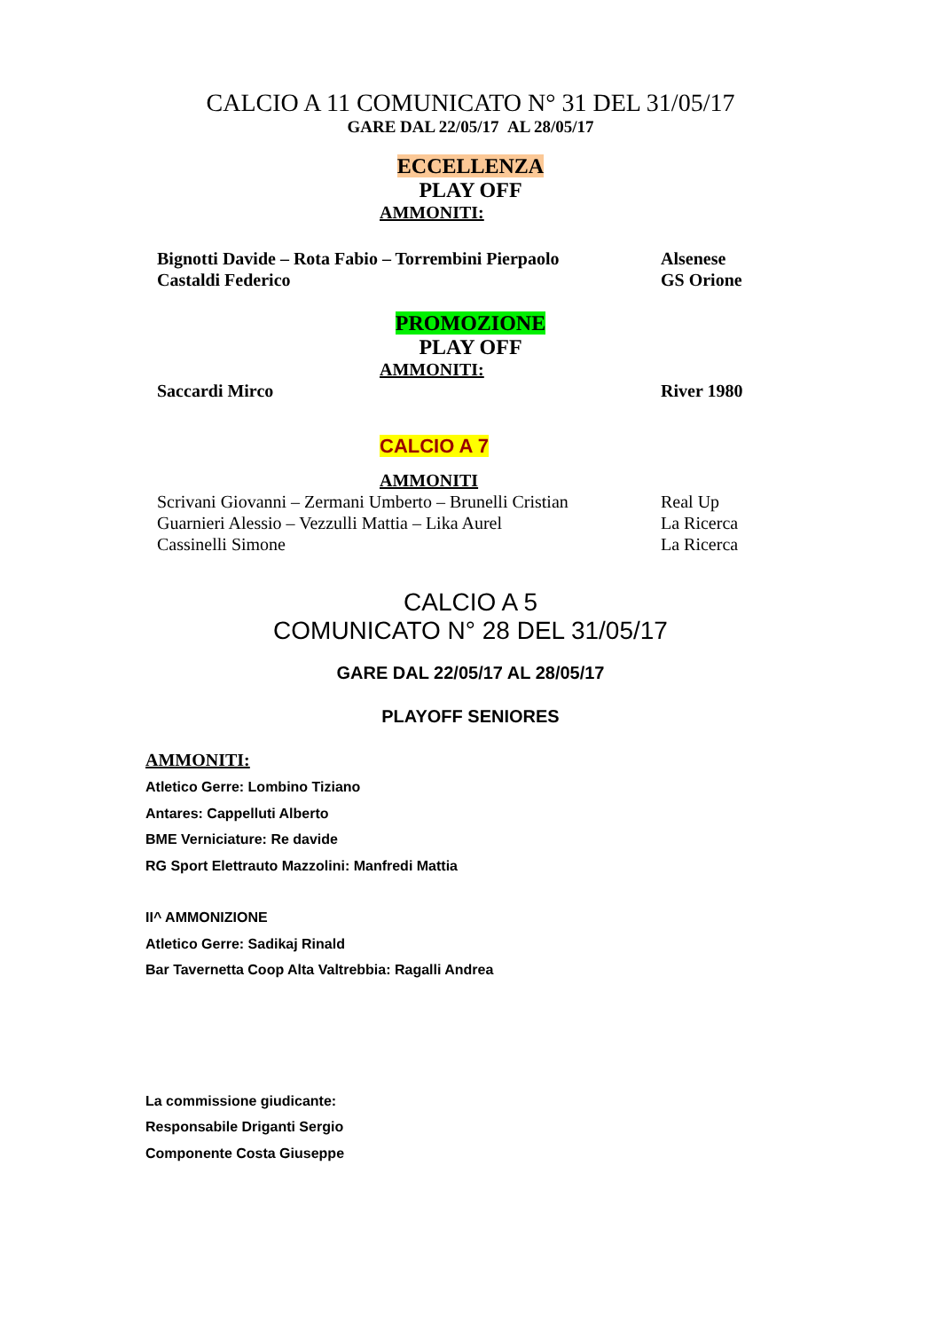CALCIO A 11 COMUNICATO N° 31 DEL 31/05/17
GARE DAL 22/05/17 AL 28/05/17
ECCELLENZA
PLAY OFF
AMMONITI:
Bignotti Davide – Rota Fabio – Torrembini Pierpaolo
Alsenese
Castaldi Federico GS Orione
PROMOZIONE
PLAY OFF
AMMONITI:
Saccardi Mirco River 1980
CALCIO A 7
AMMONITI
Scrivani Giovanni – Zermani Umberto – Brunelli Cristian
Real Up
Guarnieri Alessio – Vezzulli Mattia – Lika Aurel
La Ricerca
Cassinelli Simone La Ricerca
CALCIO A 5
COMUNICATO N° 28 DEL 31/05/17
GARE DAL 22/05/17 AL 28/05/17
PLAYOFF SENIORES
AMMONITI:
Atletico Gerre: Lombino Tiziano
Antares: Cappelluti Alberto
BME Verniciature: Re davide
RG Sport Elettrauto Mazzolini: Manfredi Mattia
II^ AMMONIZIONE
Atletico Gerre: Sadikaj Rinald
Bar Tavernetta Coop Alta Valtrebbia: Ragalli Andrea
La commissione giudicante:
Responsabile Driganti Sergio
Componente Costa Giuseppe